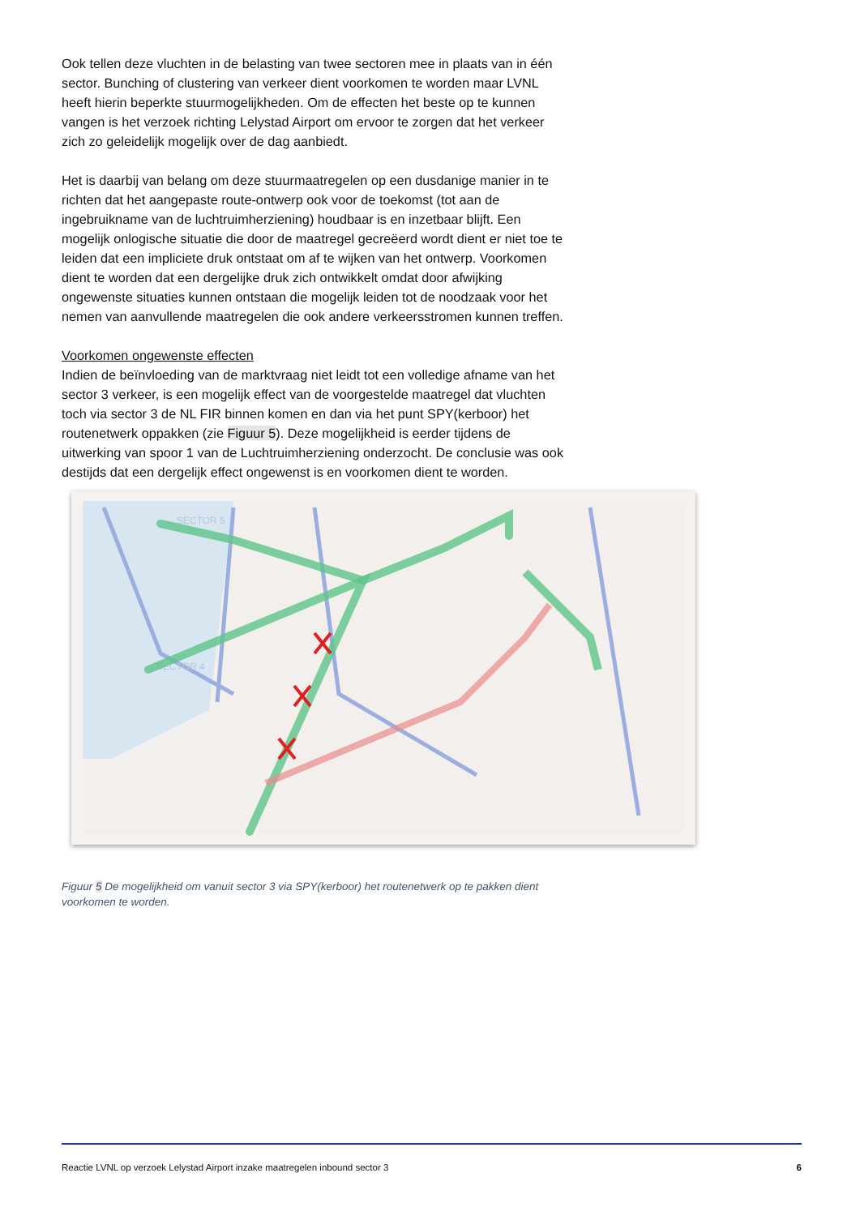Ook tellen deze vluchten in de belasting van twee sectoren mee in plaats van in één sector. Bunching of clustering van verkeer dient voorkomen te worden maar LVNL heeft hierin beperkte stuurmogelijkheden. Om de effecten het beste op te kunnen vangen is het verzoek richting Lelystad Airport om ervoor te zorgen dat het verkeer zich zo geleidelijk mogelijk over de dag aanbiedt.
Het is daarbij van belang om deze stuurmaatregelen op een dusdanige manier in te richten dat het aangepaste route-ontwerp ook voor de toekomst (tot aan de ingebruikname van de luchtruimherziening) houdbaar is en inzetbaar blijft. Een mogelijk onlogische situatie die door de maatregel gecreëerd wordt dient er niet toe te leiden dat een impliciete druk ontstaat om af te wijken van het ontwerp. Voorkomen dient te worden dat een dergelijke druk zich ontwikkelt omdat door afwijking ongewenste situaties kunnen ontstaan die mogelijk leiden tot de noodzaak voor het nemen van aanvullende maatregelen die ook andere verkeersstromen kunnen treffen.
Voorkomen ongewenste effecten
Indien de beïnvloeding van de marktvraag niet leidt tot een volledige afname van het sector 3 verkeer, is een mogelijk effect van de voorgestelde maatregel dat vluchten toch via sector 3 de NL FIR binnen komen en dan via het punt SPY(kerboor) het routenetwerk oppakken (zie Figuur 5). Deze mogelijkheid is eerder tijdens de uitwerking van spoor 1 van de Luchtruimherziening onderzocht. De conclusie was ook destijds dat een dergelijk effect ongewenst is en voorkomen dient te worden.
SECTOR 5
SECTOR 4
Figuur 5 De mogelijkheid om vanuit sector 3 via SPY(kerboor) het routenetwerk op te pakken dient voorkomen te worden.
Reactie LVNL op verzoek Lelystad Airport inzake maatregelen inbound sector 3 6